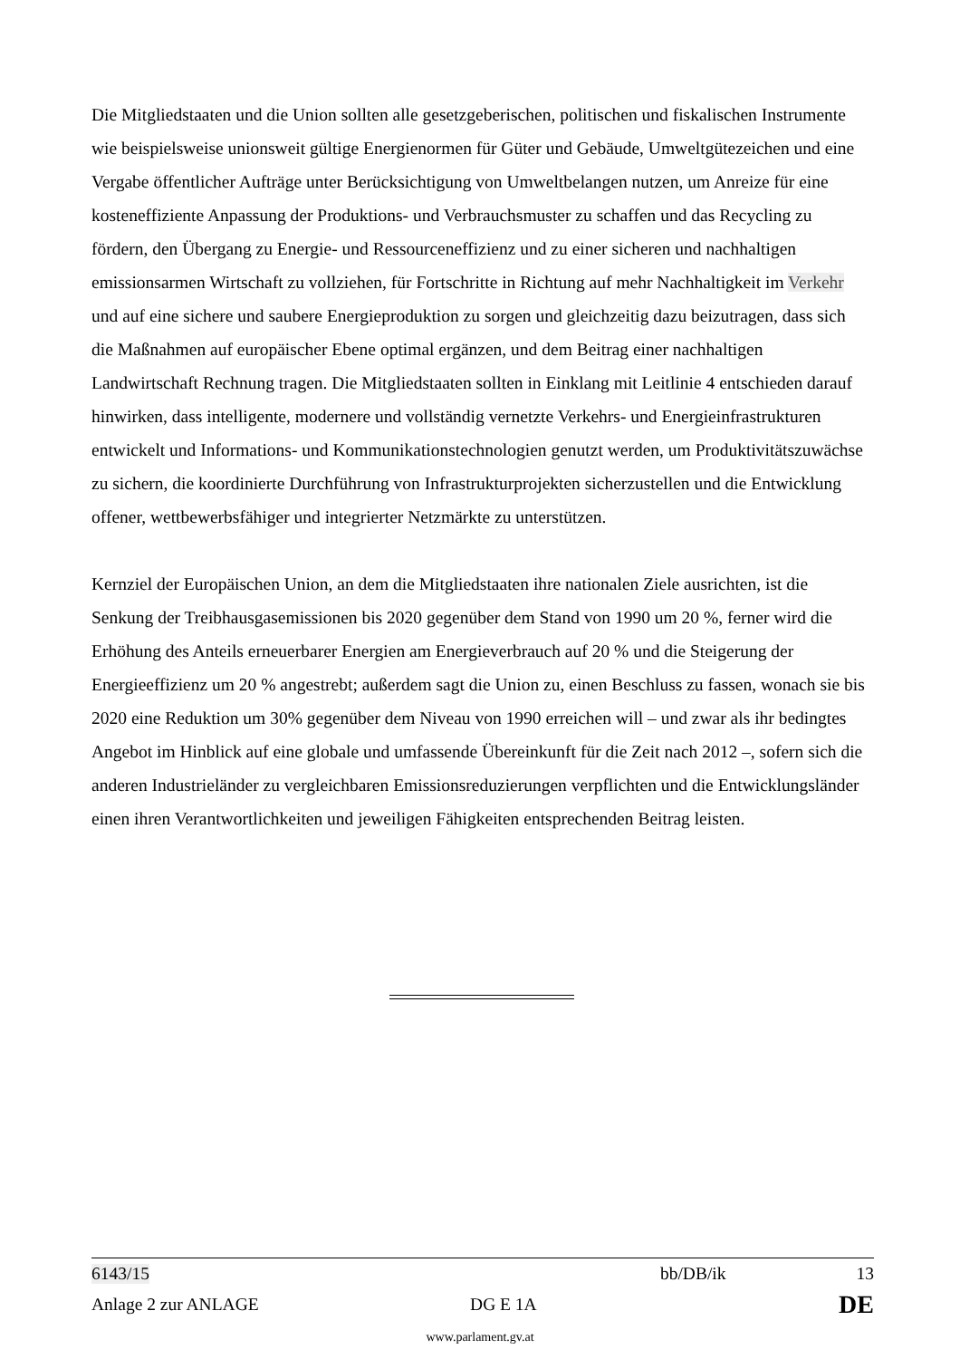Die Mitgliedstaaten und die Union sollten alle gesetzgeberischen, politischen und fiskalischen Instrumente wie beispielsweise unionsweit gültige Energienormen für Güter und Gebäude, Umweltgütezeichen und eine Vergabe öffentlicher Aufträge unter Berücksichtigung von Umweltbelangen nutzen, um Anreize für eine kosteneffiziente Anpassung der Produktions- und Verbrauchsmuster zu schaffen und das Recycling zu fördern, den Übergang zu Energie- und Ressourceneffizienz und zu einer sicheren und nachhaltigen emissionsarmen Wirtschaft zu vollziehen, für Fortschritte in Richtung auf mehr Nachhaltigkeit im Verkehr und auf eine sichere und saubere Energieproduktion zu sorgen und gleichzeitig dazu beizutragen, dass sich die Maßnahmen auf europäischer Ebene optimal ergänzen, und dem Beitrag einer nachhaltigen Landwirtschaft Rechnung tragen. Die Mitgliedstaaten sollten in Einklang mit Leitlinie 4 entschieden darauf hinwirken, dass intelligente, modernere und vollständig vernetzte Verkehrs- und Energieinfrastrukturen entwickelt und Informations- und Kommunikationstechnologien genutzt werden, um Produktivitätszuwächse zu sichern, die koordinierte Durchführung von Infrastrukturprojekten sicherzustellen und die Entwicklung offener, wettbewerbsfähiger und integrierter Netzmärkte zu unterstützen.
Kernziel der Europäischen Union, an dem die Mitgliedstaaten ihre nationalen Ziele ausrichten, ist die Senkung der Treibhausgasemissionen bis 2020 gegenüber dem Stand von 1990 um 20 %, ferner wird die Erhöhung des Anteils erneuerbarer Energien am Energieverbrauch auf 20 % und die Steigerung der Energieeffizienz um 20 % angestrebt; außerdem sagt die Union zu, einen Beschluss zu fassen, wonach sie bis 2020 eine Reduktion um 30% gegenüber dem Niveau von 1990 erreichen will – und zwar als ihr bedingtes Angebot im Hinblick auf eine globale und umfassende Übereinkunft für die Zeit nach 2012 –, sofern sich die anderen Industrieländer zu vergleichbaren Emissionsreduzierungen verpflichten und die Entwicklungsländer einen ihren Verantwortlichkeiten und jeweiligen Fähigkeiten entsprechenden Beitrag leisten.
6143/15 bb/DB/ik 13
Anlage 2 zur ANLAGE DG E 1A DE
www.parlament.gv.at